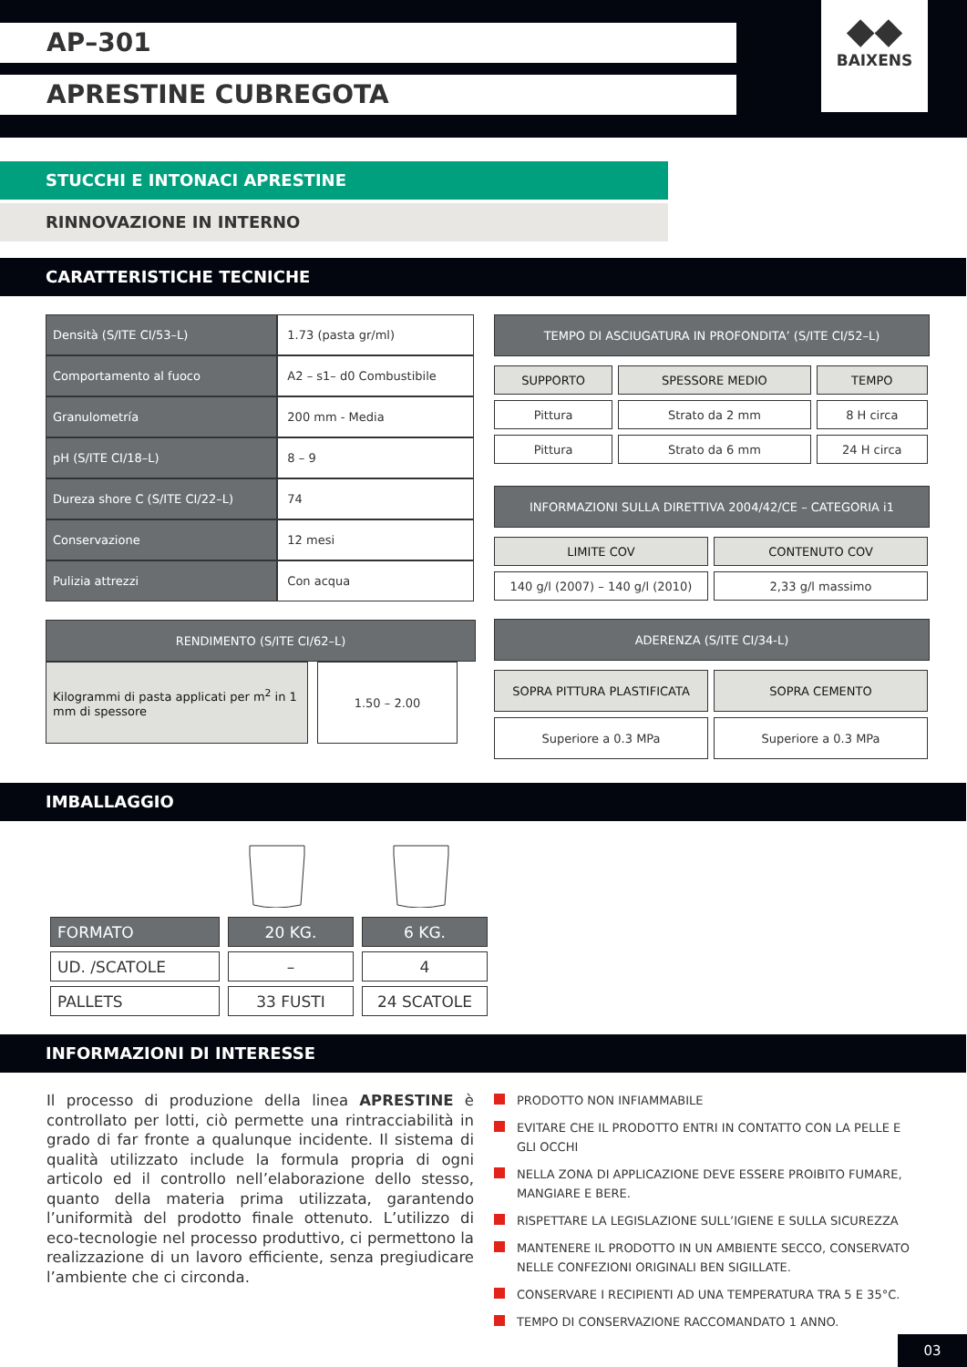AP–301
APRESTINE CUBREGOTA
◆◆
BAIXENS
STUCCHI E INTONACI APRESTINE
RINNOVAZIONE IN INTERNO
CARATTERISTICHE TECNICHE
| Densità (S/ITE CI/53–L) | 1.73 (pasta gr/ml) |
| Comportamento al fuoco | A2 – s1– d0 Combustibile |
| Granulometría | 200 mm - Media |
| pH (S/ITE CI/18–L) | 8 – 9 |
| Dureza shore C (S/ITE CI/22–L) | 74 |
| Conservazione | 12 mesi |
| Pulizia attrezzi | Con acqua |
| RENDIMENTO (S/ITE CI/62–L) |
| --- |
| Kilogrammi di pasta applicati per m<sup>2</sup> in 1 mm di spessore | 1.50 – 2.00 |
| TEMPO DI ASCIUGATURA IN PROFONDITA’ (S/ITE CI/52–L) |
| --- |
| SUPPORTO | SPESSORE MEDIO | TEMPO |
| Pittura | Strato da 2 mm | 8 H circa |
| Pittura | Strato da 6 mm | 24 H circa |
| INFORMAZIONI SULLA DIRETTIVA 2004/42/CE – CATEGORIA i1 |
| --- |
| LIMITE COV | CONTENUTO COV |
| 140 g/l (2007) – 140 g/l (2010) | 2,33 g/l massimo |
| ADERENZA (S/ITE CI/34-L) |
| --- |
| SOPRA PITTURA PLASTIFICATA | SOPRA CEMENTO |
| Superiore a 0.3 MPa | Superiore a 0.3 MPa |
IMBALLAGGIO
| FORMATO | 20 KG. | 6 KG. |
| UD. /SCATOLE | – | 4 |
| PALLETS | 33 FUSTI | 24 SCATOLE |
INFORMAZIONI DI INTERESSE
Il processo di produzione della linea APRESTINE è controllato per lotti, ciò permette una rintracciabilità in grado di far fronte a qualunque incidente. Il sistema di qualità utilizzato include la formula propria di ogni articolo ed il controllo nell’elaborazione dello stesso, quanto della materia prima utilizzata, garantendo l’uniformità del prodotto finale ottenuto. L’utilizzo di eco-tecnologie nel processo produttivo, ci permettono la realizzazione di un lavoro efficiente, senza pregiudicare l’ambiente che ci circonda.
PRODOTTO NON INFIAMMABILE
EVITARE CHE IL PRODOTTO ENTRI IN CONTATTO CON LA PELLE E GLI OCCHI
NELLA ZONA DI APPLICAZIONE DEVE ESSERE PROIBITO FUMARE, MANGIARE E BERE.
RISPETTARE LA LEGISLAZIONE SULL’IGIENE E SULLA SICUREZZA
MANTENERE IL PRODOTTO IN UN AMBIENTE SECCO, CONSERVATO NELLE CONFEZIONI ORIGINALI BEN SIGILLATE.
CONSERVARE I RECIPIENTI AD UNA TEMPERATURA TRA 5 E 35°C.
TEMPO DI CONSERVAZIONE RACCOMANDATO 1 ANNO.
03